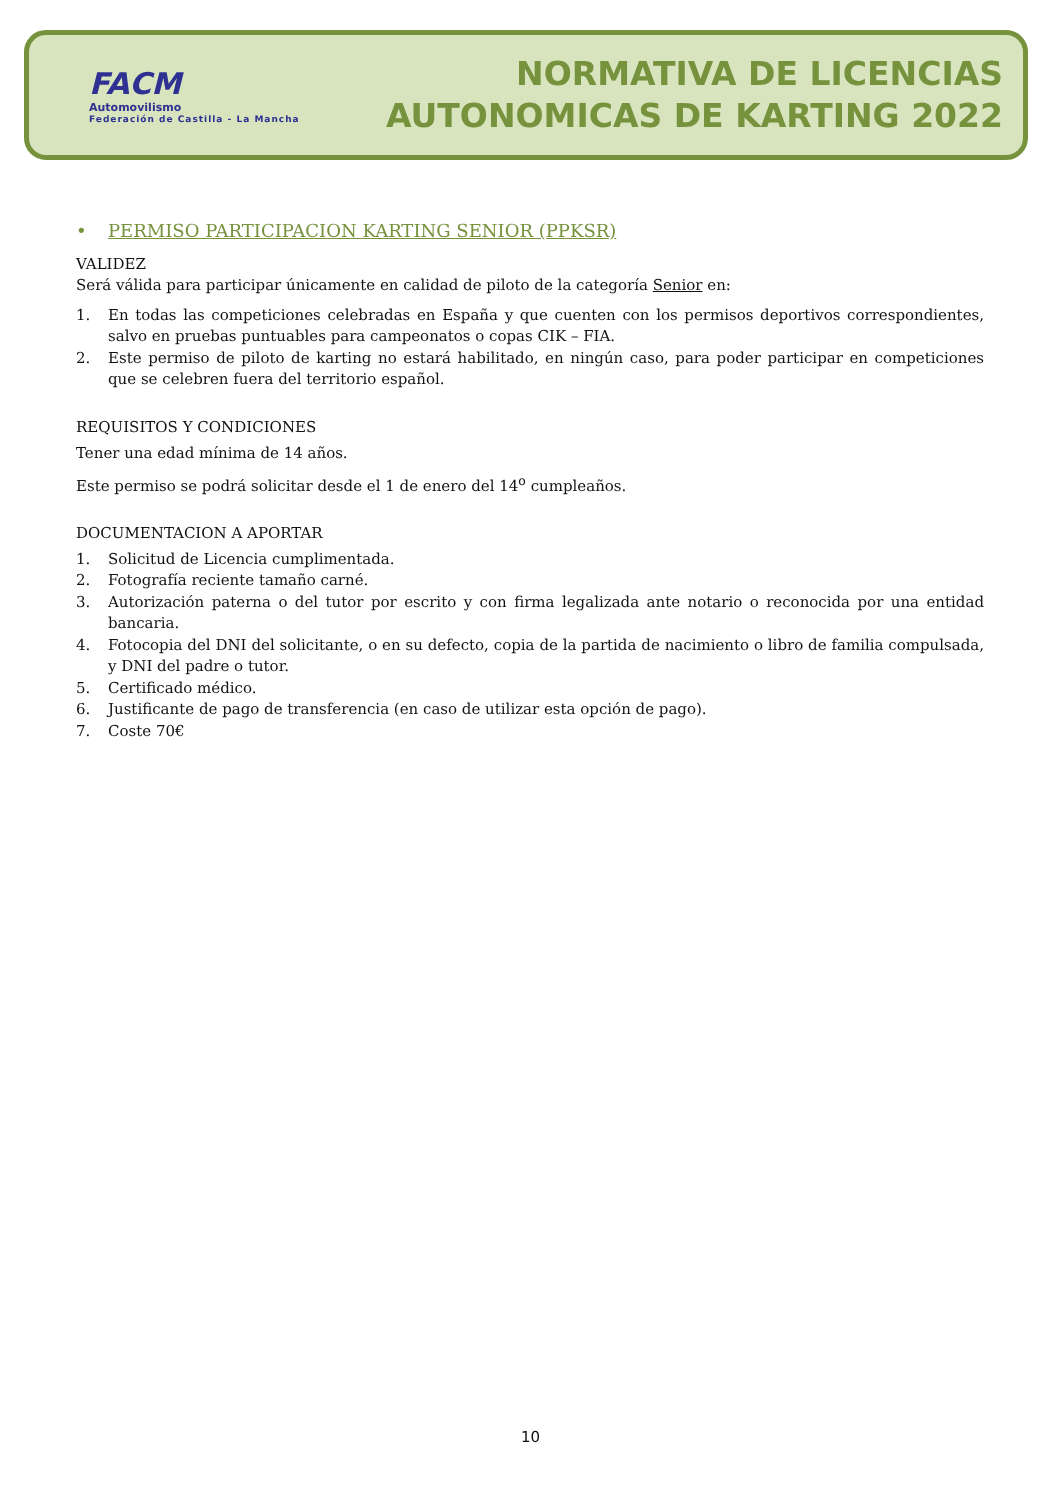FACM
Automovilismo
Federación de Castilla - La Mancha
NORMATIVA DE LICENCIAS
AUTONOMICAS DE KARTING 2022
• PERMISO PARTICIPACION KARTING SENIOR (PPKSR)
VALIDEZ
Será válida para participar únicamente en calidad de piloto de la categoría Senior en:
1. En todas las competiciones celebradas en España y que cuenten con los permisos deportivos correspondientes, salvo en pruebas puntuables para campeonatos o copas CIK – FIA.
2. Este permiso de piloto de karting no estará habilitado, en ningún caso, para poder participar en competiciones que se celebren fuera del territorio español.
REQUISITOS Y CONDICIONES
Tener una edad mínima de 14 años.
Este permiso se podrá solicitar desde el 1 de enero del 14<sup>o</sup> cumpleaños.
DOCUMENTACION A APORTAR
1. Solicitud de Licencia cumplimentada.
2. Fotografía reciente tamaño carné.
3. Autorización paterna o del tutor por escrito y con firma legalizada ante notario o reconocida por una entidad bancaria.
4. Fotocopia del DNI del solicitante, o en su defecto, copia de la partida de nacimiento o libro de familia compulsada, y DNI del padre o tutor.
5. Certificado médico.
6. Justificante de pago de transferencia (en caso de utilizar esta opción de pago).
7. Coste 70€
10